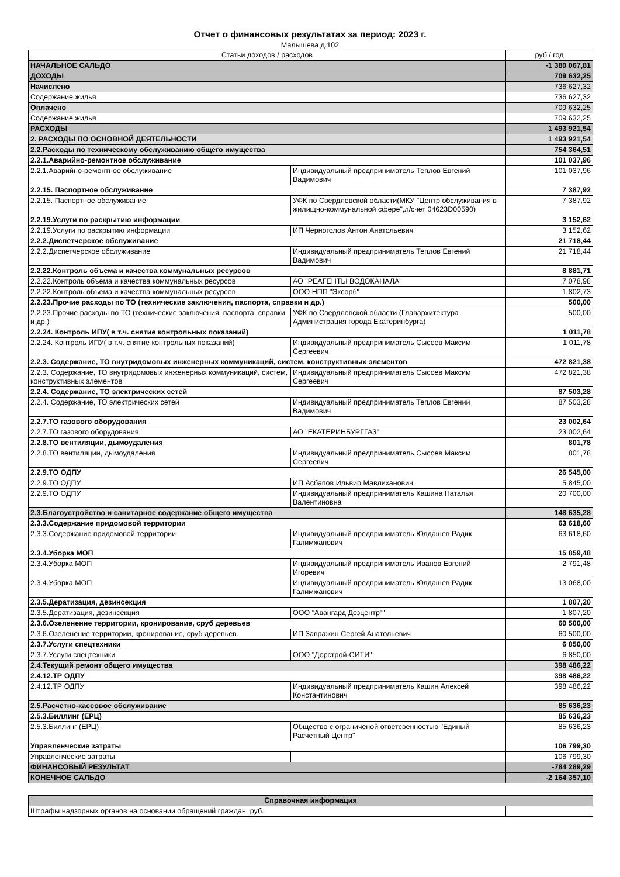Отчет о финансовых результатах за период: 2023 г.
Малышева д.102
| Статьи доходов / расходов | | руб / год |
| --- | --- | --- |
| НАЧАЛЬНОЕ САЛЬДО | | -1 380 067,81 |
| ДОХОДЫ | | 709 632,25 |
| Начислено | | 736 627,32 |
| Содержание жилья | | 736 627,32 |
| Оплачено | | 709 632,25 |
| Содержание жилья | | 709 632,25 |
| РАСХОДЫ | | 1 493 921,54 |
| 2. РАСХОДЫ ПО ОСНОВНОЙ ДЕЯТЕЛЬНОСТИ | | 1 493 921,54 |
| 2.2.Расходы по техническому обслуживанию общего имущества | | 754 364,51 |
| 2.2.1.Аварийно-ремонтное обслуживание | | 101 037,96 |
| 2.2.1.Аварийно-ремонтное обслуживание | Индивидуальный предприниматель Теплов Евгений Вадимович | 101 037,96 |
| 2.2.15. Паспортное обслуживание | | 7 387,92 |
| 2.2.15. Паспортное обслуживание | УФК по Свердловской области(МКУ "Центр обслуживания в жилищно-коммунальной сфере",л/счет 04623D00590) | 7 387,92 |
| 2.2.19.Услуги по раскрытию информации | | 3 152,62 |
| 2.2.19.Услуги по раскрытию информации | ИП Черноголов Антон Анатольевич | 3 152,62 |
| 2.2.2.Диспетчерское обслуживание | | 21 718,44 |
| 2.2.2.Диспетчерское обслуживание | Индивидуальный предприниматель Теплов Евгений Вадимович | 21 718,44 |
| 2.2.22.Контроль объема и качества коммунальных ресурсов | | 8 881,71 |
| 2.2.22.Контроль объема и качества коммунальных ресурсов | АО "РЕАГЕНТЫ ВОДОКАНАЛА" | 7 078,98 |
| 2.2.22.Контроль объема и качества коммунальных ресурсов | ООО НПП "Эксорб" | 1 802,73 |
| 2.2.23.Прочие расходы по ТО (технические заключения, паспорта, справки и др.) | | 500,00 |
| 2.2.23.Прочие расходы по ТО (технические заключения, паспорта, справки и др.) | УФК по Свердловской области (Главархитектура Администрация города Екатеринбурга) | 500,00 |
| 2.2.24. Контроль ИПУ( в т.ч. снятие контрольных показаний) | | 1 011,78 |
| 2.2.24. Контроль ИПУ( в т.ч. снятие контрольных показаний) | Индивидуальный предприниматель Сысоев Максим Сергеевич | 1 011,78 |
| 2.2.3. Содержание, ТО внутридомовых инженерных коммуникаций, систем, конструктивных элементов | | 472 821,38 |
| 2.2.3. Содержание, ТО внутридомовых инженерных коммуникаций, систем, конструктивных элементов | Индивидуальный предприниматель Сысоев Максим Сергеевич | 472 821,38 |
| 2.2.4. Содержание, ТО электрических сетей | | 87 503,28 |
| 2.2.4. Содержание, ТО электрических сетей | Индивидуальный предприниматель Теплов Евгений Вадимович | 87 503,28 |
| 2.2.7.ТО газового оборудования | | 23 002,64 |
| 2.2.7.ТО газового оборудования | АО "ЕКАТЕРИНБУРГГАЗ" | 23 002,64 |
| 2.2.8.ТО вентиляции, дымоудаления | | 801,78 |
| 2.2.8.ТО вентиляции, дымоудаления | Индивидуальный предприниматель Сысоев Максим Сергеевич | 801,78 |
| 2.2.9.ТО ОДПУ | | 26 545,00 |
| 2.2.9.ТО ОДПУ | ИП Асбапов Ильвир Мавлиханович | 5 845,00 |
| 2.2.9.ТО ОДПУ | Индивидуальный предприниматель Кашина Наталья Валентиновна | 20 700,00 |
| 2.3.Благоустройство и санитарное содержание общего имущества | | 148 635,28 |
| 2.3.3.Содержание придомовой территории | | 63 618,60 |
| 2.3.3.Содержание придомовой территории | Индивидуальный предприниматель Юлдашев Радик Галимжанович | 63 618,60 |
| 2.3.4.Уборка МОП | | 15 859,48 |
| 2.3.4.Уборка МОП | Индивидуальный предприниматель Иванов Евгений Игоревич | 2 791,48 |
| 2.3.4.Уборка МОП | Индивидуальный предприниматель Юлдашев Радик Галимжанович | 13 068,00 |
| 2.3.5.Дератизация, дезинсекция | | 1 807,20 |
| 2.3.5.Дератизация, дезинсекция | ООО "Авангард Дезцентр"" | 1 807,20 |
| 2.3.6.Озеленение территории, кронирование, сруб деревьев | | 60 500,00 |
| 2.3.6.Озеленение территории, кронирование, сруб деревьев | ИП Завражин Сергей Анатольевич | 60 500,00 |
| 2.3.7.Услуги спецтехники | | 6 850,00 |
| 2.3.7.Услуги спецтехники | ООО "Дорстрой-СИТИ" | 6 850,00 |
| 2.4.Текущий ремонт общего имущества | | 398 486,22 |
| 2.4.12.ТР ОДПУ | | 398 486,22 |
| 2.4.12.ТР ОДПУ | Индивидуальный предприниматель Кашин Алексей Константинович | 398 486,22 |
| 2.5.Расчетно-кассовое обслуживание | | 85 636,23 |
| 2.5.3.Биллинг (ЕРЦ) | | 85 636,23 |
| 2.5.3.Биллинг (ЕРЦ) | Общество с ограниченой ответсвенностью "Единый Расчетный Центр" | 85 636,23 |
| Управленческие затраты | | 106 799,30 |
| Управленческие затраты | | 106 799,30 |
| ФИНАНСОВЫЙ РЕЗУЛЬТАТ | | -784 289,29 |
| КОНЕЧНОЕ САЛЬДО | | -2 164 357,10 |
| Справочная информация | |
| --- | --- |
| Штрафы надзорных органов на основании обращений граждан, руб. | |